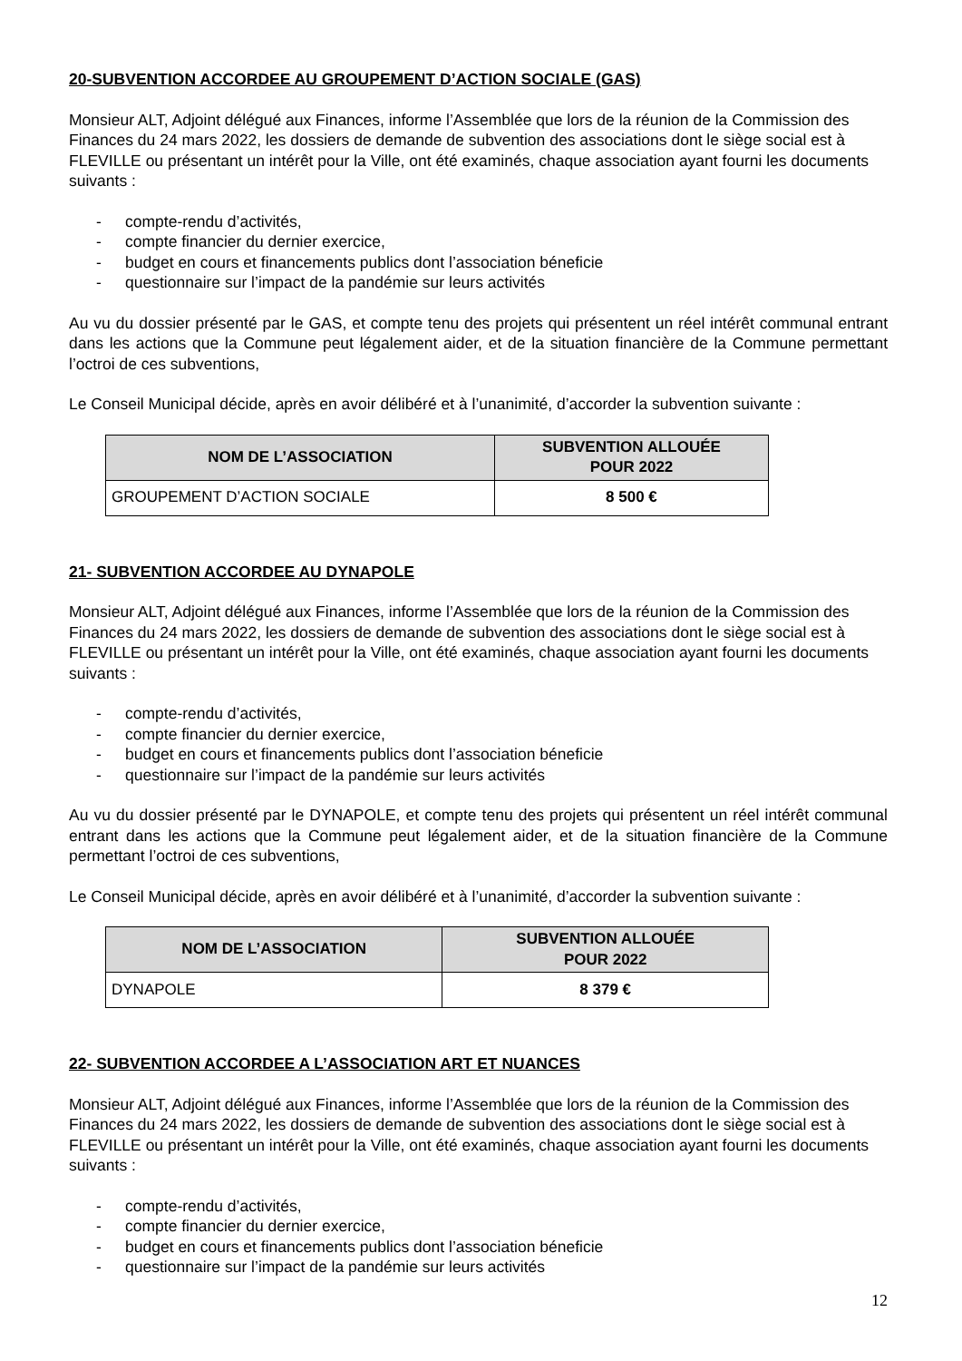20-SUBVENTION ACCORDEE AU GROUPEMENT D’ACTION SOCIALE (GAS)
Monsieur ALT, Adjoint délégué aux Finances, informe l’Assemblée que lors de la réunion de la Commission des Finances du 24 mars 2022, les dossiers de demande de subvention des associations dont le siège social est à FLEVILLE ou présentant un intérêt pour la Ville, ont été examinés, chaque association ayant fourni les documents suivants :
- compte-rendu d’activités,
- compte financier du dernier exercice,
- budget en cours et financements publics dont l’association béneficie
- questionnaire sur l’impact de la pandémie sur leurs activités
Au vu du dossier présenté par le GAS, et compte tenu des projets qui présentent un réel intérêt communal entrant dans les actions que la Commune peut légalement aider, et de la situation financière de la Commune permettant l’octroi de ces subventions,
Le Conseil Municipal décide, après en avoir délibéré et à l’unanimité, d’accorder la subvention suivante :
| NOM DE L’ASSOCIATION | SUBVENTION ALLOUÉE POUR 2022 |
| --- | --- |
| GROUPEMENT D’ACTION SOCIALE | 8 500 € |
21- SUBVENTION ACCORDEE AU DYNAPOLE
Monsieur ALT, Adjoint délégué aux Finances, informe l’Assemblée que lors de la réunion de la Commission des Finances du 24 mars 2022, les dossiers de demande de subvention des associations dont le siège social est à FLEVILLE ou présentant un intérêt pour la Ville, ont été examinés, chaque association ayant fourni les documents suivants :
- compte-rendu d’activités,
- compte financier du dernier exercice,
- budget en cours et financements publics dont l’association béneficie
- questionnaire sur l’impact de la pandémie sur leurs activités
Au vu du dossier présenté par le DYNAPOLE, et compte tenu des projets qui présentent un réel intérêt communal entrant dans les actions que la Commune peut légalement aider, et de la situation financière de la Commune permettant l’octroi de ces subventions,
Le Conseil Municipal décide, après en avoir délibéré et à l’unanimité, d’accorder la subvention suivante :
| NOM DE L’ASSOCIATION | SUBVENTION ALLOUÉE POUR 2022 |
| --- | --- |
| DYNAPOLE | 8 379 € |
22- SUBVENTION ACCORDEE A L’ASSOCIATION ART ET NUANCES
Monsieur ALT, Adjoint délégué aux Finances, informe l’Assemblée que lors de la réunion de la Commission des Finances du 24 mars 2022, les dossiers de demande de subvention des associations dont le siège social est à FLEVILLE ou présentant un intérêt pour la Ville, ont été examinés, chaque association ayant fourni les documents suivants :
- compte-rendu d’activités,
- compte financier du dernier exercice,
- budget en cours et financements publics dont l’association béneficie
- questionnaire sur l’impact de la pandémie sur leurs activités
12